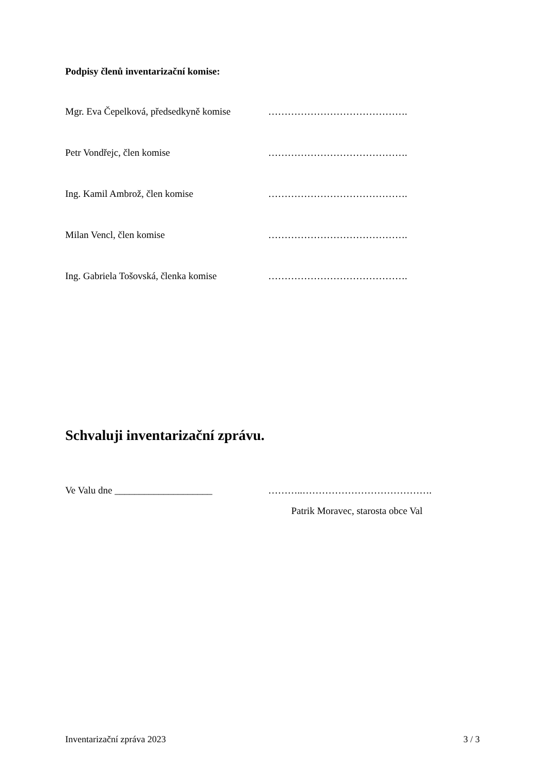Podpisy členů inventarizační komise:
Mgr. Eva Čepelková, předsedkyně komise
…………………………………….
Petr Vondřejc, člen komise …………………………………….
Ing. Kamil Ambrož, člen komise …………………………………….
Milan Vencl, člen komise …………………………………….
Ing. Gabriela Tošovská, členka komise
…………………………………….
Schvaluji inventarizační zprávu.
Ve Valu dne ____________________ ………..………………………………….
Patrik Moravec, starosta obce Val
Inventarizační zpráva 2023 3 / 3